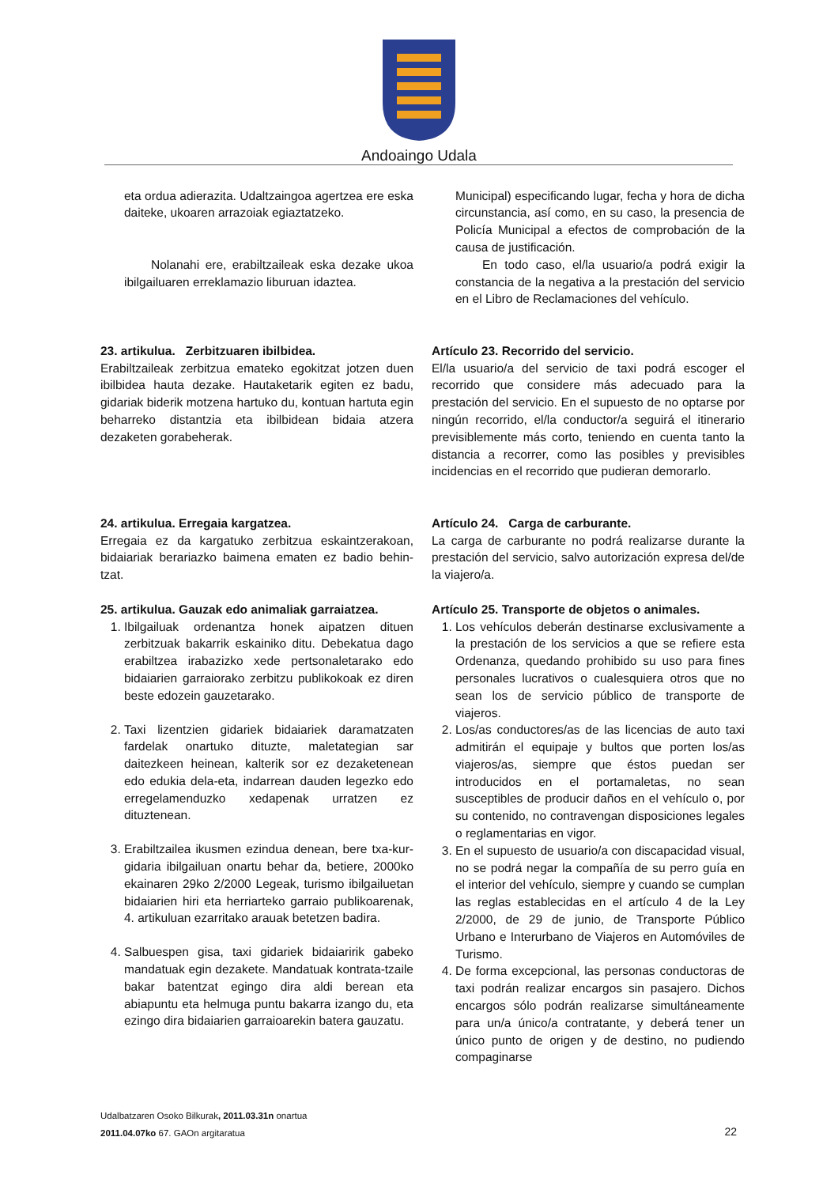Andoaingo Udala
eta ordua adierazita. Udaltzaingoa agertzea ere eska daiteke, ukoaren arrazoiak egiaztatzeko.
Nolanahi ere, erabiltzaileak eska dezake ukoa ibilgailuaren erreklamazio liburuan idaztea.
Municipal) especificando lugar, fecha y hora de dicha circunstancia, así como, en su caso, la presencia de Policía Municipal a efectos de comprobación de la causa de justificación.
En todo caso, el/la usuario/a podrá exigir la constancia de la negativa a la prestación del servicio en el Libro de Reclamaciones del vehículo.
23. artikulua. Zerbitzuaren ibilbidea.
Erabiltzaileak zerbitzua emateko egokitzat jotzen duen ibilbidea hauta dezake. Hautaketarik egiten ez badu, gidariak biderik motzena hartuko du, kontuan hartuta egin beharreko distantzia eta ibilbidean bidaia atzera dezaketen gorabeherak.
Artículo 23. Recorrido del servicio.
El/la usuario/a del servicio de taxi podrá escoger el recorrido que considere más adecuado para la prestación del servicio. En el supuesto de no optarse por ningún recorrido, el/la conductor/a seguirá el itinerario previsiblemente más corto, teniendo en cuenta tanto la distancia a recorrer, como las posibles y previsibles incidencias en el recorrido que pudieran demorarlo.
24. artikulua. Erregaia kargatzea.
Erregaia ez da kargatuko zerbitzua eskaintzerakoan, bidaiariak berariazko baimena ematen ez badio behin-tzat.
Artículo 24. Carga de carburante.
La carga de carburante no podrá realizarse durante la prestación del servicio, salvo autorización expresa del/de la viajero/a.
25. artikulua. Gauzak edo animaliak garraiatzea.
1. Ibilgailuak ordenantza honek aipatzen dituen zerbitzuak bakarrik eskainiko ditu. Debekatua dago erabiltzea irabazizko xede pertsonaletarako edo bidaiarien garraiorako zerbitzu publikokoak ez diren beste edozein gauzetarako.
2. Taxi lizentzien gidariek bidaiariek daramatzaten fardelak onartuko dituzte, maletategian sar daitezkeen heinean, kalterik sor ez dezaketenean edo edukia dela-eta, indarrean dauden legezko edo erregelamenduzko xedapenak urratzen ez dituztenean.
3. Erabiltzailea ikusmen ezindua denean, bere txa-kur-gidaria ibilgailuan onartu behar da, betiere, 2000ko ekainaren 29ko 2/2000 Legeak, turismo ibilgailuetan bidaiarien hiri eta herriarteko garraio publikoarenak, 4. artikuluan ezarritako arauak betetzen badira.
4. Salbuespen gisa, taxi gidariek bidaiaririk gabeko mandatuak egin dezakete. Mandatuak kontrata-tzaile bakar batentzat egingo dira aldi berean eta abiapuntu eta helmuga puntu bakarra izango du, eta ezingo dira bidaiarien garraioarekin batera gauzatu.
Artículo 25. Transporte de objetos o animales.
1. Los vehículos deberán destinarse exclusivamente a la prestación de los servicios a que se refiere esta Ordenanza, quedando prohibido su uso para fines personales lucrativos o cualesquiera otros que no sean los de servicio público de transporte de viajeros.
2. Los/as conductores/as de las licencias de auto taxi admitirán el equipaje y bultos que porten los/as viajeros/as, siempre que éstos puedan ser introducidos en el portamaletas, no sean susceptibles de producir daños en el vehículo o, por su contenido, no contravengan disposiciones legales o reglamentarias en vigor.
3. En el supuesto de usuario/a con discapacidad visual, no se podrá negar la compañía de su perro guía en el interior del vehículo, siempre y cuando se cumplan las reglas establecidas en el artículo 4 de la Ley 2/2000, de 29 de junio, de Transporte Público Urbano e Interurbano de Viajeros en Automóviles de Turismo.
4. De forma excepcional, las personas conductoras de taxi podrán realizar encargos sin pasajero. Dichos encargos sólo podrán realizarse simultáneamente para un/a único/a contratante, y deberá tener un único punto de origen y de destino, no pudiendo compaginarse
Udalbatzaren Osoko Bilkurak, 2011.03.31n onartua
2011.04.07ko 67. GAOn argitaratua
22